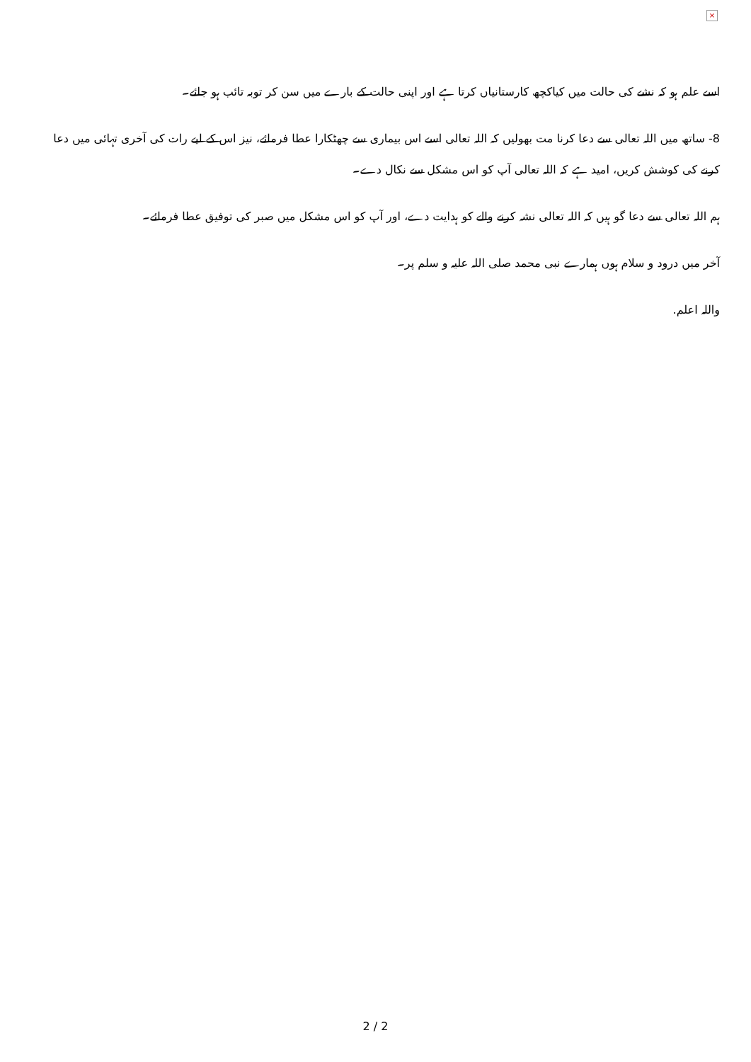×
اسے علم ہو کہ نشے کی حالت میں کیاکچھ کارستانیاں کرتا ہے اور اپنی حالت کے بارے میں سن کر توبہ تائب ہو جائے۔
8- ساتھ میں اللہ تعالی سے دعا کرنا مت بھولیں کہ اللہ تعالی اسے اس بیماری سے چھٹکارا عطا فرمائے، نیز اس کے لیے رات کی آخری تہائی میں دعا کرنے کی کوشش کریں، امید ہے کہ اللہ تعالی آپ کو اس مشکل سے نکال دے۔
ہم اللہ تعالی سے دعا گو ہیں کہ اللہ تعالی نشہ کرنے والے کو ہدایت دے، اور آپ کو اس مشکل میں صبر کی توفیق عطا فرمائے۔
آخر میں درود و سلام ہوں ہمارے نبی محمد صلی اللہ علیہ و سلم پر۔
واللہ اعلم.
2 / 2